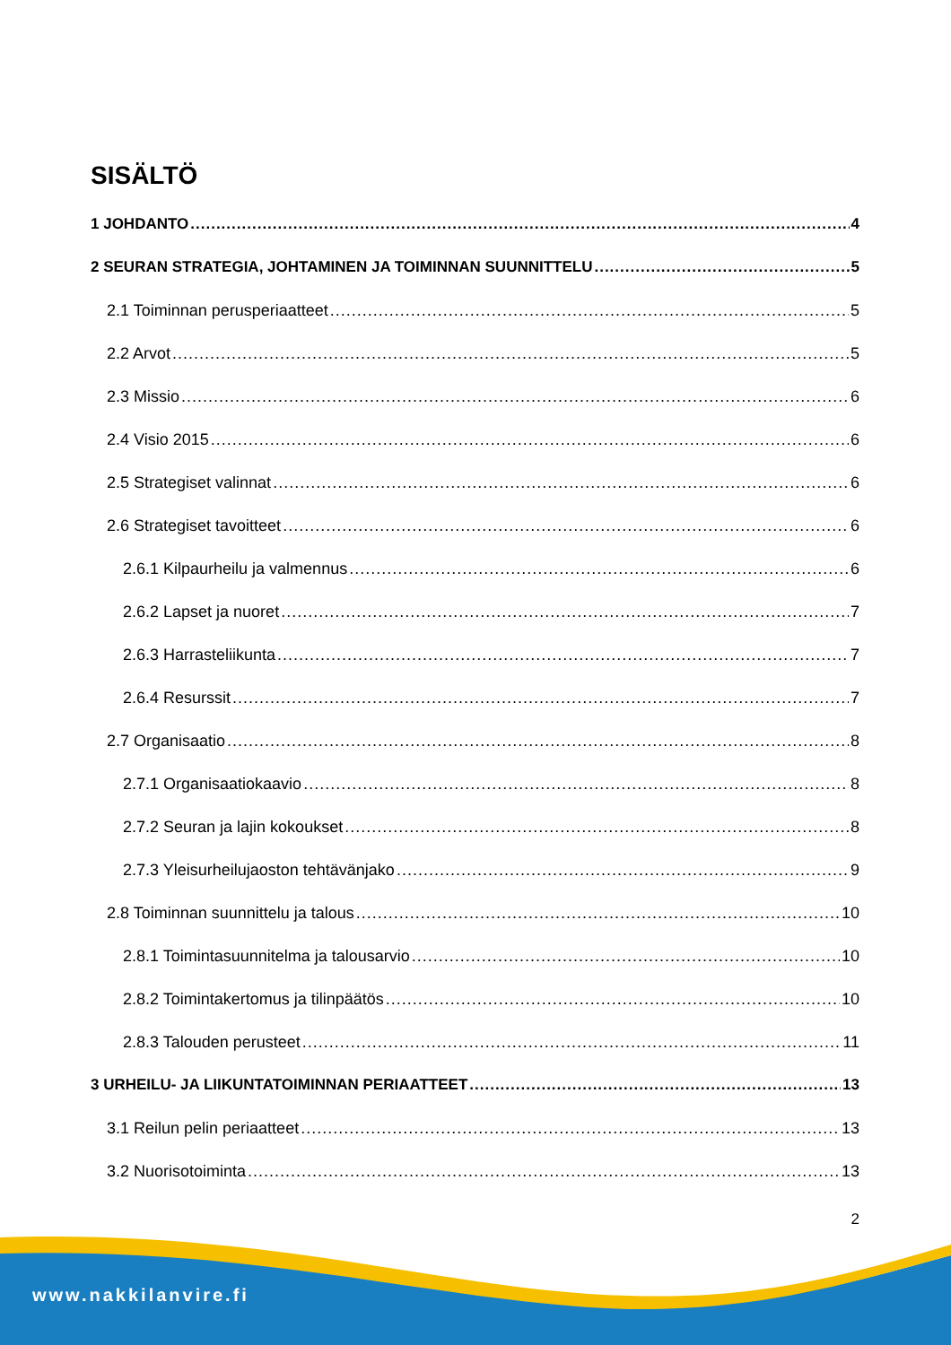SISÄLTÖ
1 JOHDANTO 4
2 SEURAN STRATEGIA, JOHTAMINEN JA TOIMINNAN SUUNNITTELU 5
2.1 Toiminnan perusperiaatteet 5
2.2 Arvot 5
2.3 Missio 6
2.4 Visio 2015 6
2.5 Strategiset valinnat 6
2.6 Strategiset tavoitteet 6
2.6.1 Kilpaurheilu ja valmennus 6
2.6.2 Lapset ja nuoret 7
2.6.3 Harrasteliikunta 7
2.6.4 Resurssit 7
2.7 Organisaatio 8
2.7.1 Organisaatiokaavio 8
2.7.2 Seuran ja lajin kokoukset 8
2.7.3 Yleisurheilujaoston tehtävänjako 9
2.8 Toiminnan suunnittelu ja talous 10
2.8.1 Toimintasuunnitelma ja talousarvio 10
2.8.2 Toimintakertomus ja tilinpäätös 10
2.8.3 Talouden perusteet 11
3 URHEILU- JA LIIKUNTATOIMINNAN PERIAATTEET 13
3.1 Reilun pelin periaatteet 13
3.2 Nuorisotoiminta 13
2
www.nakkilanvire.fi